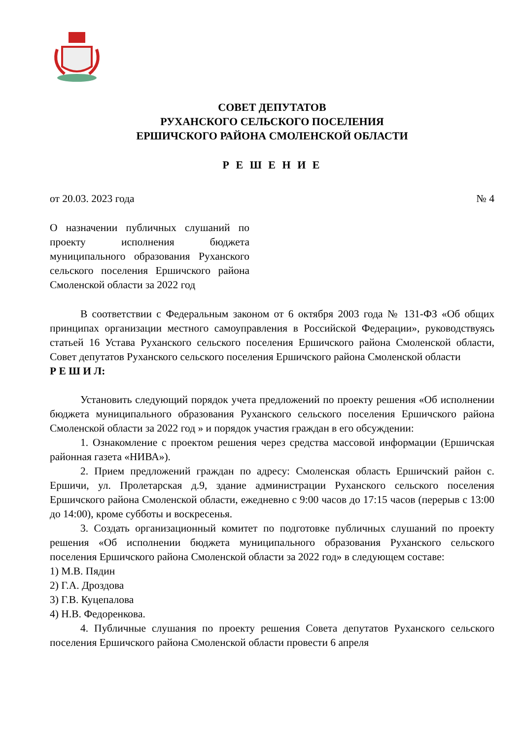СОВЕТ ДЕПУТАТОВ
РУХАНСКОГО СЕЛЬСКОГО ПОСЕЛЕНИЯ
ЕРШИЧСКОГО РАЙОНА СМОЛЕНСКОЙ ОБЛАСТИ
Р Е Ш Е Н И Е
от 20.03. 2023 года № 4
О назначении публичных слушаний по проекту исполнения бюджета муниципального образования Руханского сельского поселения Ершичского района Смоленской области за 2022 год
В соответствии с Федеральным законом от 6 октября 2003 года № 131-ФЗ «Об общих принципах организации местного самоуправления в Российской Федерации», руководствуясь статьей 16 Устава Руханского сельского поселения Ершичского района Смоленской области, Совет депутатов Руханского сельского поселения Ершичского района Смоленской области
Р Е Ш И Л:
Установить следующий порядок учета предложений по проекту решения «Об исполнении бюджета муниципального образования Руханского сельского поселения Ершичского района Смоленской области за 2022 год » и порядок участия граждан в его обсуждении:
1. Ознакомление с проектом решения через средства массовой информации (Ершичская районная газета «НИВА»).
2. Прием предложений граждан по адресу: Смоленская область Ершичский район с. Ершичи, ул. Пролетарская д.9, здание администрации Руханского сельского поселения Ершичского района Смоленской области, ежедневно с 9:00 часов до 17:15 часов (перерыв с 13:00 до 14:00), кроме субботы и воскресенья.
3. Создать организационный комитет по подготовке публичных слушаний по проекту решения «Об исполнении бюджета муниципального образования Руханского сельского поселения Ершичского района Смоленской области за 2022 год» в следующем составе:
1) М.В. Пядин
2) Г.А. Дроздова
3) Г.В. Куцепалова
4) Н.В. Федоренкова.
4. Публичные слушания по проекту решения Совета депутатов Руханского сельского поселения Ершичского района Смоленской области провести 6 апреля